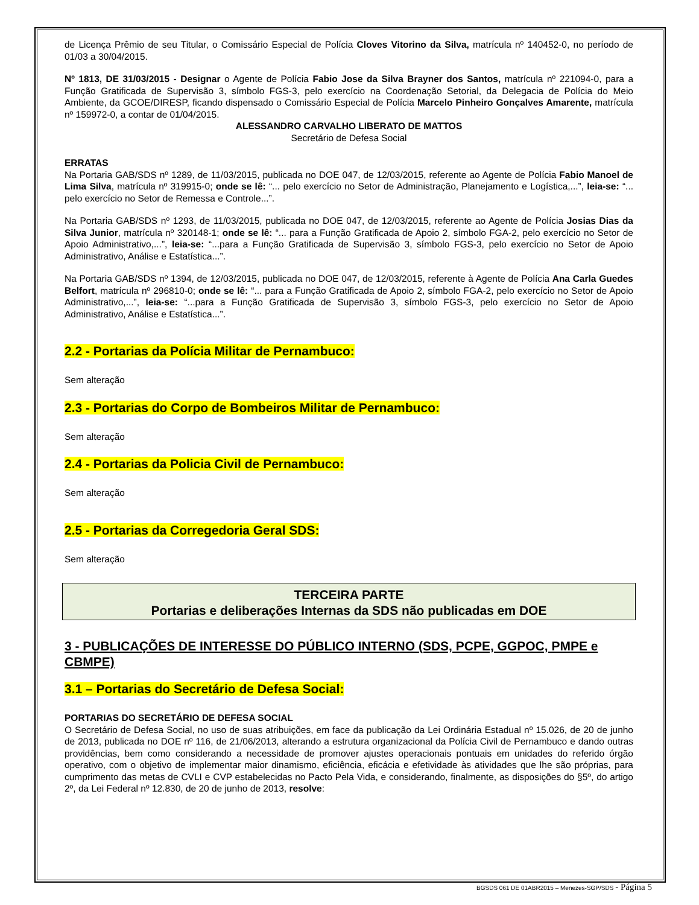de Licença Prêmio de seu Titular, o Comissário Especial de Polícia Cloves Vitorino da Silva, matrícula nº 140452-0, no período de 01/03 a 30/04/2015.
Nº 1813, DE 31/03/2015 - Designar o Agente de Polícia Fabio Jose da Silva Brayner dos Santos, matrícula nº 221094-0, para a Função Gratificada de Supervisão 3, símbolo FGS-3, pelo exercício na Coordenação Setorial, da Delegacia de Polícia do Meio Ambiente, da GCOE/DIRESP, ficando dispensado o Comissário Especial de Polícia Marcelo Pinheiro Gonçalves Amarente, matrícula nº 159972-0, a contar de 01/04/2015.
ALESSANDRO CARVALHO LIBERATO DE MATTOS
Secretário de Defesa Social
ERRATAS
Na Portaria GAB/SDS nº 1289, de 11/03/2015, publicada no DOE 047, de 12/03/2015, referente ao Agente de Polícia Fabio Manoel de Lima Silva, matrícula nº 319915-0; onde se lê: “... pelo exercício no Setor de Administração, Planejamento e Logística,...”, leia-se: “... pelo exercício no Setor de Remessa e Controle...”.
Na Portaria GAB/SDS nº 1293, de 11/03/2015, publicada no DOE 047, de 12/03/2015, referente ao Agente de Polícia Josias Dias da Silva Junior, matrícula nº 320148-1; onde se lê: “... para a Função Gratificada de Apoio 2, símbolo FGA-2, pelo exercício no Setor de Apoio Administrativo,...”, leia-se: “...para a Função Gratificada de Supervisão 3, símbolo FGS-3, pelo exercício no Setor de Apoio Administrativo, Análise e Estatística...”.
Na Portaria GAB/SDS nº 1394, de 12/03/2015, publicada no DOE 047, de 12/03/2015, referente à Agente de Polícia Ana Carla Guedes Belfort, matrícula nº 296810-0; onde se lê: “... para a Função Gratificada de Apoio 2, símbolo FGA-2, pelo exercício no Setor de Apoio Administrativo,...”, leia-se: “...para a Função Gratificada de Supervisão 3, símbolo FGS-3, pelo exercício no Setor de Apoio Administrativo, Análise e Estatística...”.
2.2 - Portarias da Polícia Militar de Pernambuco:
Sem alteração
2.3 - Portarias do Corpo de Bombeiros Militar de Pernambuco:
Sem alteração
2.4 - Portarias da Policia Civil de Pernambuco:
Sem alteração
2.5 - Portarias da Corregedoria Geral SDS:
Sem alteração
TERCEIRA PARTE
Portarias e deliberações Internas da SDS não publicadas em DOE
3 - PUBLICAÇÕES DE INTERESSE DO PÚBLICO INTERNO (SDS, PCPE, GGPOC, PMPE e CBMPE)
3.1 – Portarias do Secretário de Defesa Social:
PORTARIAS DO SECRETÁRIO DE DEFESA SOCIAL
O Secretário de Defesa Social, no uso de suas atribuições, em face da publicação da Lei Ordinária Estadual nº 15.026, de 20 de junho de 2013, publicada no DOE nº 116, de 21/06/2013, alterando a estrutura organizacional da Polícia Civil de Pernambuco e dando outras providências, bem como considerando a necessidade de promover ajustes operacionais pontuais em unidades do referido órgão operativo, com o objetivo de implementar maior dinamismo, eficiência, eficácia e efetividade às atividades que lhe são próprias, para cumprimento das metas de CVLI e CVP estabelecidas no Pacto Pela Vida, e considerando, finalmente, as disposições do §5º, do artigo 2º, da Lei Federal nº 12.830, de 20 de junho de 2013, resolve:
BGSDS 061 DE 01ABR2015 – Menezes-SGP/SDS - Página 5